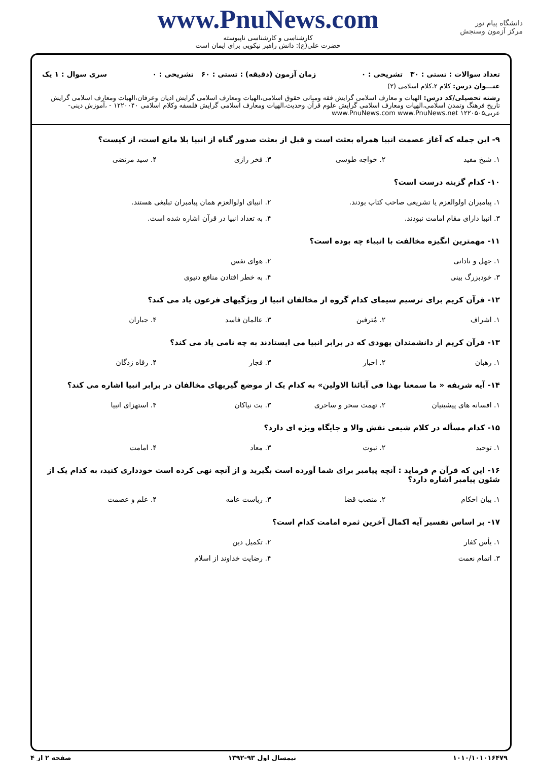دانشگاه پیام نور
مرکز آزمون وسنجش
www.PnuNews.com
کارشناسی و کارشناسی ناپیوسته
حضرت علی(ع): دانش راهبر نیکویی برای ایمان است
تعداد سوالات : تستی : ۳۰ تشریحی : ۰ زمان آزمون (دقیقه) : تستی : ۶۰ تشریحی : ۰ سری سوال : ۱ یک
عنـــوان درس: کلام ۲،کلام اسلامی (۲)
رشته تحصیلی/کد درس: الهیات و معارف اسلامی گرایش فقه ومبانی حقوق اسلامی،الهیات ومعارف اسلامی گرایش ادیان وعرفان،الهیات ومعارف اسلامی گرایش تاریخ فرهنگ وتمدن اسلامی،الهیات ومعارف اسلامی گرایش علوم قرآن وحدیث،الهیات ومعارف اسلامی گرایش فلسفه وکلام اسلامی ۱۲۲۰۰۴۰ - ،آموزش دینی- عربی۱۲۲۰۵۰۵ www.PnuNews.com www.PnuNews.net
۹- این جمله که آغاز عصمت انبیا همراه بعثت است و قبل از بعثت صدور گناه از انبیا بلا مانع است، از کیست؟
| ۱. شیخ مفید | ۲. خواجه طوسی | ۳. فخر رازی | ۴. سید مرتضی |
۱۰- کدام گزینه درست است؟
| ۱. پیامبران اولوالعزم یا تشریعی صاحب کتاب بودند. | ۲. انبیای اولوالعزم همان پیامبران تبلیغی هستند. |
| ۳. انبیا دارای مقام امامت نبودند. | ۴. به تعداد انبیا در قرآن اشاره شده است. |
۱۱- مهمترین انگیزه مخالفت با انبیاء چه بوده است؟
| ۱. جهل و نادانی | ۲. هوای نفس |
| ۳. خودبزرگ بینی | ۴. به خطر افتادن منافع دنیوی |
۱۲- قرآن کریم برای ترسیم سیمای کدام گروه از مخالفان انبیا از ویژگیهای فرعون یاد می کند؟
| ۱. اشراف | ۲. مُترفین | ۳. عالمان فاسد | ۴. جباران |
۱۳- قرآن کریم از دانشمندان یهودی که در برابر انبیا می ایستادند به چه نامی یاد می کند؟
| ۱. رهبان | ۲. احبار | ۳. فجار | ۴. رفاه زدگان |
۱۴- آیه شریفه « ما سمعنا بهذا فی آبائنا الاولین» به کدام یک از موضع گیریهای مخالفان در برابر انبیا اشاره می کند؟
| ۱. افسانه های پیشینیان | ۲. تهمت سحر و ساحری | ۳. بت نیاکان | ۴. استهزای انبیا |
۱۵- کدام مسأله در کلام شیعی نقش والا و جایگاه ویژه ای دارد؟
| ۱. توحید | ۲. نبوت | ۳. معاد | ۴. امامت |
۱۶- این که قرآن م فرماید : آنچه پیامبر برای شما آورده است بگیرید و از آنچه نهی کرده است خودداری کنید، به کدام یک از شئون پیامبر اشاره دارد؟
| ۱. بیان احکام | ۲. منصب قضا | ۳. ریاست عامه | ۴. علم و عصمت |
۱۷- بر اساس تفسیر آیه اکمال آخرین ثمره امامت کدام است؟
| ۱. یأس کفار | ۲. تکمیل دین |
| ۳. اتمام نعمت | ۴. رضایت خداوند از اسلام |
۱۰۱۰/۱۰۱۰۱۶۴۷۹ نیمسال اول ۹۳-۱۳۹۲ صفحه ۲ از ۴